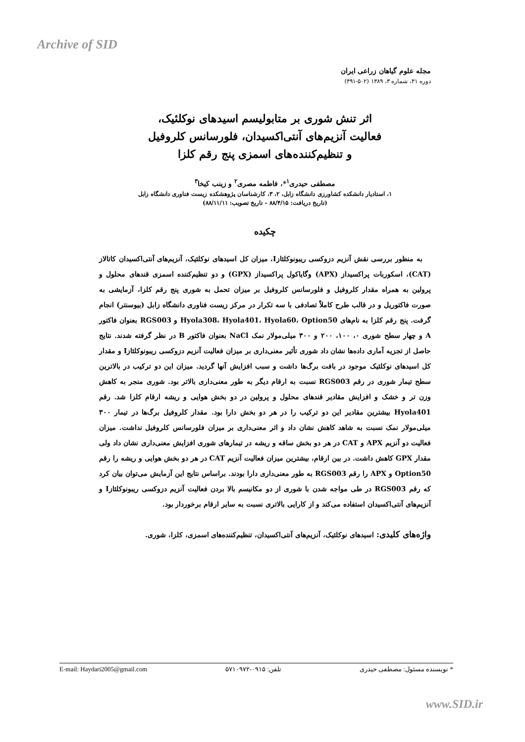Archive of SID
مجله علوم گیاهان زراعی ایران
دوره ۴۱، شماره ۳، ۱۳۸۹ (۵۰۲-۴۹۱)
اثر تنش شوری بر متابولیسم اسیدهای نوکلئیک،
فعالیت آنزیم‌های آنتی‌اکسیدان، فلورسانس کلروفیل
و تنظیم‌کننده‌های اسمزی پنج رقم کلزا
مصطفی حیدری<sup>۱</sup>*، فاطمه مصری<sup>۲</sup> و زینب کیخا<sup>۳</sup>
۱، استادیار دانشکده کشاورزی دانشگاه زابل، ۲، ۳، کارشناسان پژوهشکده زیست فناوری دانشگاه زابل
(تاریخ دریافت: ۸۸/۴/۱۵ - تاریخ تصویب: ۸۸/۱۱/۱۱)
چکیده
به منظور بررسی نقش آنزیم دزوکسی ریبونوکلئازI، میزان کل اسیدهای نوکلئیک، آنزیم‌های آنتی‌اکسیدان کاتالاز (CAT)، اسکوربات پراکسیداز (APX) وگایاکول پراکسیداز (GPX) و دو تنظیم‌کننده اسمزی قندهای محلول و پرولین به همراه مقدار کلروفیل و فلورسانس کلروفیل بر میزان تحمل به شوری پنج رقم کلزا، آزمایشی به صورت فاکتوریل و در قالب طرح کاملاً تصادفی با سه تکرار در مرکز زیست فناوری دانشگاه زابل (بیوسنتر) انجام گرفت. پنج رقم کلزا به نام‌های Hyola308، Hyola401، Hyola60، Option50 و RGS003 بعنوان فاکتور A و چهار سطح شوری ۰، ۱۰۰، ۲۰۰ و ۳۰۰ میلی‌مولار نمک NaCl بعنوان فاکتور B در نظر گرفته شدند. نتایج حاصل از تجزیه آماری داده‌ها نشان داد شوری تأثیر معنی‌داری بر میزان فعالیت آنزیم دزوکسی ریبونوکلئازI و مقدار کل اسیدهای نوکلئیک موجود در بافت برگ‌ها داشت و سبب افزایش آنها گردید. میزان این دو ترکیب در بالاترین سطح تیمار شوری در رقم RGS003 نسبت به ارقام دیگر به طور معنی‌داری بالاتر بود. شوری منجر به کاهش وزن تر و خشک و افزایش مقادیر قندهای محلول و پرولین در دو بخش هوایی و ریشه ارقام کلزا شد. رقم Hyola401 بیشترین مقادیر این دو ترکیب را در هر دو بخش دارا بود. مقدار کلروفیل برگ‌ها در تیمار ۳۰۰ میلی‌مولار نمک نسبت به شاهد کاهش نشان داد و اثر معنی‌داری بر میزان فلورسانس کلروفیل نداشت. میزان فعالیت دو آنزیم APX و CAT در هر دو بخش ساقه و ریشه در تیمارهای شوری افزایش معنی‌داری نشان داد ولی مقدار GPX کاهش داشت. در بین ارقام، بیشترین میزان فعالیت آنزیم CAT در هر دو بخش هوایی و ریشه را رقم Option50 و APX را رقم RGS003 به طور معنی‌داری دارا بودند. براساس نتایج این آزمایش می‌توان بیان کرد که رقم RGS003 در طی مواجه شدن با شوری از دو مکانیسم بالا بردن فعالیت آنزیم دزوکسی ریبونوکلئازI و آنزیم‌های آنتی‌اکسیدان استفاده می‌کند و از کارایی بالاتری نسبت به سایر ارقام برخوردار بود.
واژه‌های کلیدی: اسیدهای نوکلئیک، آنزیم‌های آنتی‌اکسیدان، تنظیم‌کننده‌های اسمزی، کلزا، شوری.
E-mail: Haydari2005@gmail.com تلفن: ۰۹۱۵-۵۷۱۰۹۷۲ * نویسنده مسئول: مصطفی حیدری
www.SID.ir